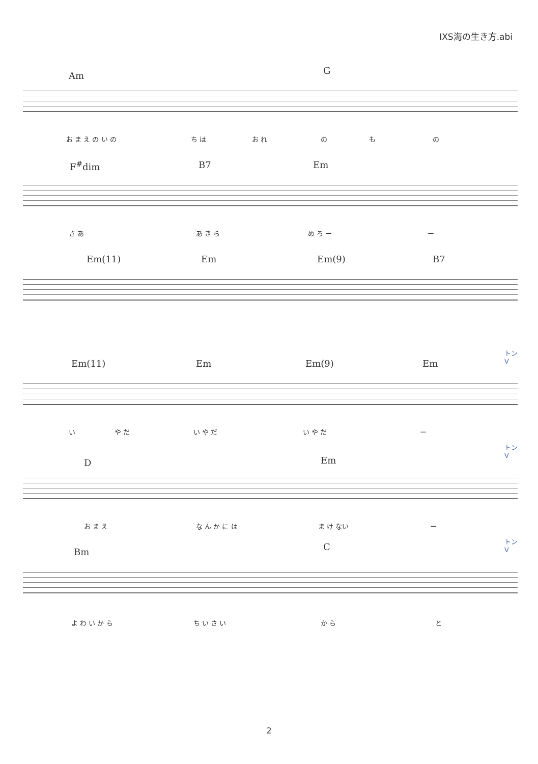IXS海の生き方.abi
Am G
お ま え の い の ち は お れ の も の
F<sup>#</sup>dim B7 Em
さ あ あ き ら め ろ ー ー
Em(11) Em Em(9) B7
トン
V
Em(11) Em Em(9) Em
い や だ い や だ い や だ ー
トン
V
D Em
お ま え な ん か に は ま け ない ー
トン
V
Bm C
よ わ い か ら ち い さ い か ら と
2